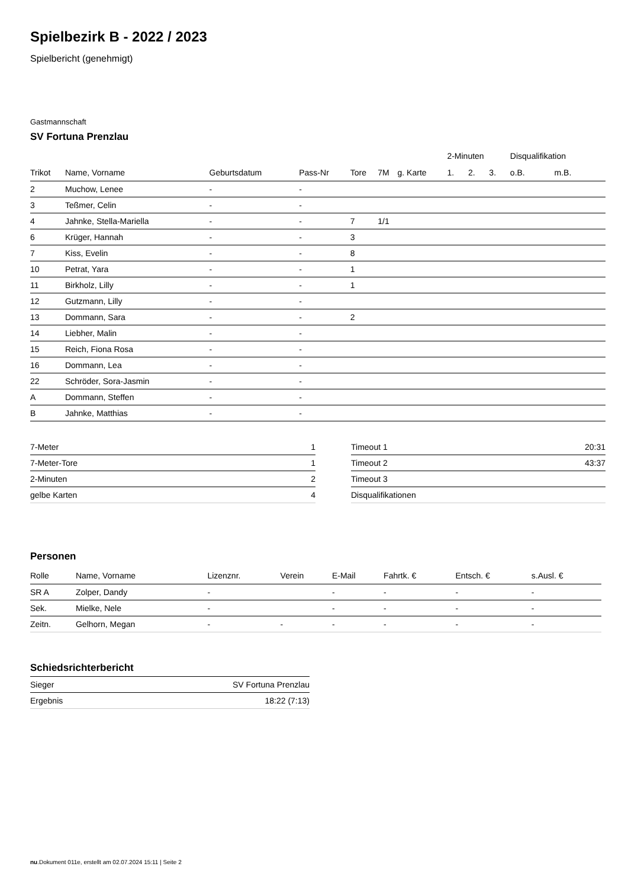Spielbezirk B - 2022 / 2023
Spielbericht (genehmigt)
Gastmannschaft
SV Fortuna Prenzlau
| | | | | | | | 2-Minuten | | | Disqualifikation | |
| --- | --- | --- | --- | --- | --- | --- | --- | --- | --- | --- | --- |
| Trikot | Name, Vorname | Geburtsdatum | Pass-Nr | Tore | 7M | g. Karte | 1. | 2. | 3. | o.B. | m.B. |
| 2 | Muchow, Lenee | - | - | | | | | | | | |
| 3 | Teßmer, Celin | - | - | | | | | | | | |
| 4 | Jahnke, Stella-Mariella | - | - | 7 | 1/1 | | | | | | |
| 6 | Krüger, Hannah | - | - | 3 | | | | | | | |
| 7 | Kiss, Evelin | - | - | 8 | | | | | | | |
| 10 | Petrat, Yara | - | - | 1 | | | | | | | |
| 11 | Birkholz, Lilly | - | - | 1 | | | | | | | |
| 12 | Gutzmann, Lilly | - | - | | | | | | | | |
| 13 | Dommann, Sara | - | - | 2 | | | | | | | |
| 14 | Liebher, Malin | - | - | | | | | | | | |
| 15 | Reich, Fiona Rosa | - | - | | | | | | | | |
| 16 | Dommann, Lea | - | - | | | | | | | | |
| 22 | Schröder, Sora-Jasmin | - | - | | | | | | | | |
| A | Dommann, Steffen | - | - | | | | | | | | |
| B | Jahnke, Matthias | - | - | | | | | | | | |
| 7-Meter | 1 |
| 7-Meter-Tore | 1 |
| 2-Minuten | 2 |
| gelbe Karten | 4 |
| Timeout 1 | 20:31 |
| Timeout 2 | 43:37 |
| Timeout 3 | |
| Disqualifikationen | |
Personen
| Rolle | Name, Vorname | Lizenznr. | Verein | E-Mail | Fahrtk. € | Entsch. € | s.Ausl. € |
| --- | --- | --- | --- | --- | --- | --- | --- |
| SR A | Zolper, Dandy | - | | - | - | - | - |
| Sek. | Mielke, Nele | - | | - | - | - | - |
| Zeitn. | Gelhorn, Megan | - | - | - | - | - | - |
Schiedsrichterbericht
| Sieger | SV Fortuna Prenzlau |
| Ergebnis | 18:22 (7:13) |
nu.Dokument 011e, erstellt am 02.07.2024 15:11 | Seite 2